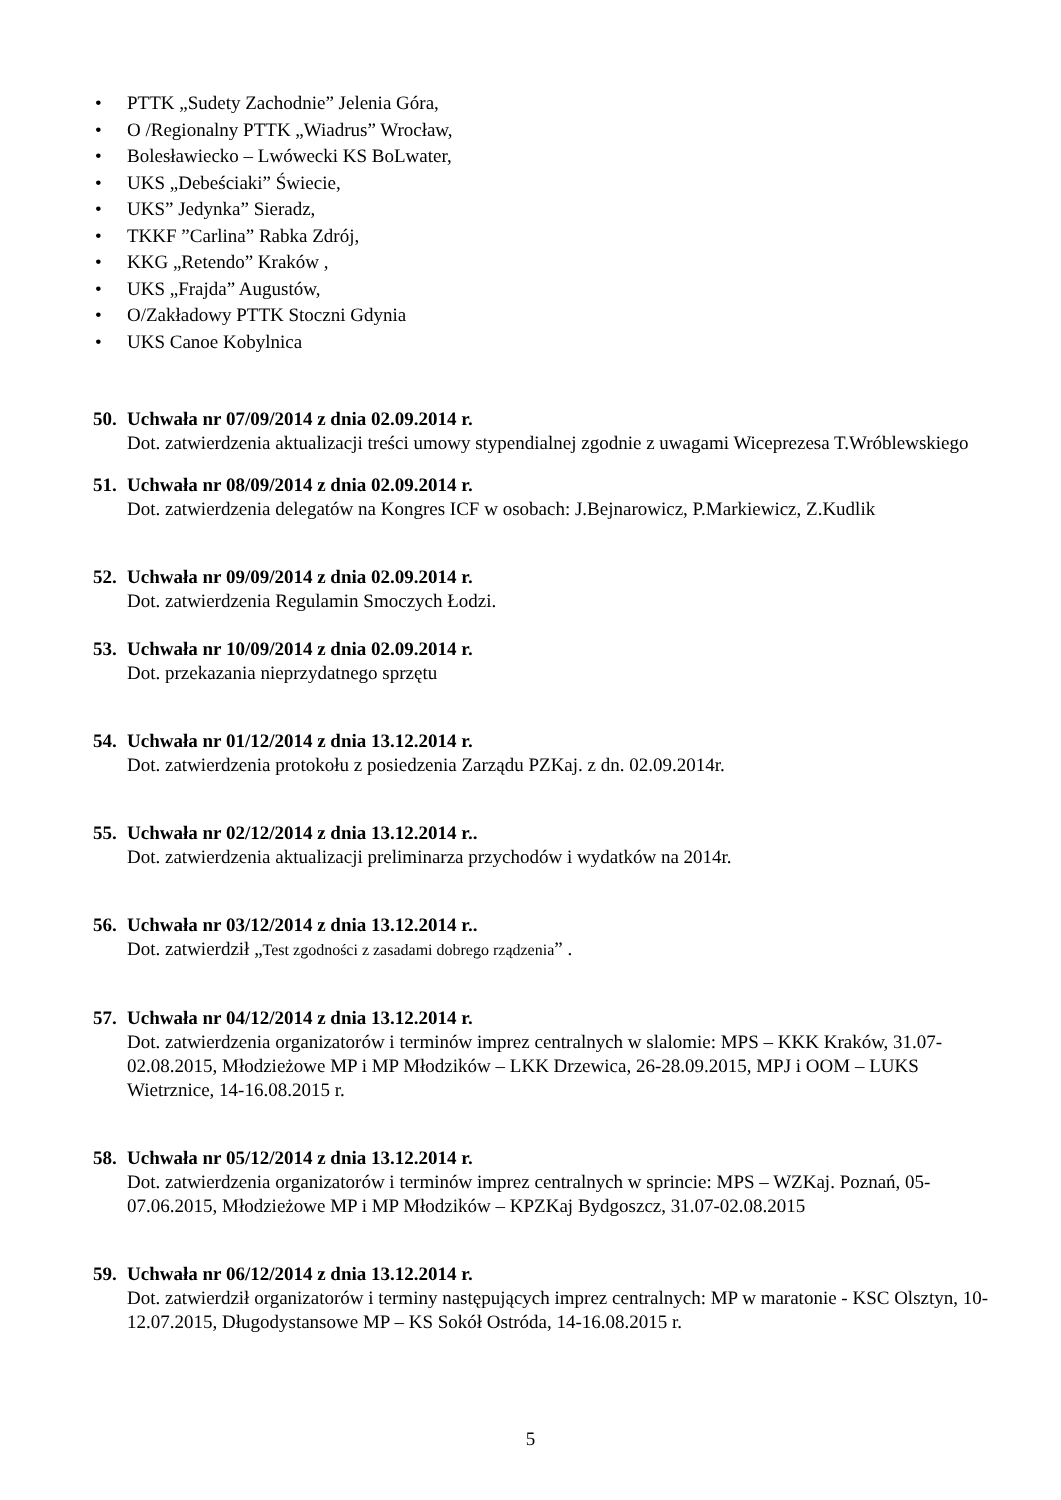• PTTK „Sudety Zachodnie” Jelenia Góra,
• O /Regionalny PTTK „Wiadrus” Wrocław,
• Bolesławiecko – Lwówecki KS BoLwater,
• UKS „Debeściaki” Świecie,
• UKS” Jedynka” Sieradz,
• TKKF ”Carlina” Rabka Zdrój,
• KKG „Retendo” Kraków ,
• UKS „Frajda” Augustów,
• O/Zakładowy PTTK Stoczni Gdynia
• UKS Canoe Kobylnica
50. Uchwała nr 07/09/2014 z dnia 02.09.2014 r.
Dot. zatwierdzenia aktualizacji treści umowy stypendialnej zgodnie z uwagami Wiceprezesa T.Wróblewskiego
51. Uchwała nr 08/09/2014 z dnia 02.09.2014 r.
Dot. zatwierdzenia delegatów na Kongres ICF w osobach: J.Bejnarowicz, P.Markiewicz, Z.Kudlik
52. Uchwała nr 09/09/2014 z dnia 02.09.2014 r.
Dot. zatwierdzenia Regulamin Smoczych Łodzi.
53. Uchwała nr 10/09/2014 z dnia 02.09.2014 r.
Dot. przekazania nieprzydatnego sprzętu
54. Uchwała nr 01/12/2014 z dnia 13.12.2014 r.
Dot. zatwierdzenia protokołu z posiedzenia Zarządu PZKaj. z dn. 02.09.2014r.
55. Uchwała nr 02/12/2014 z dnia 13.12.2014 r..
Dot. zatwierdzenia aktualizacji preliminarza przychodów i wydatków na 2014r.
56. Uchwała nr 03/12/2014 z dnia 13.12.2014 r..
Dot. zatwierdził „Test zgodności z zasadami dobrego rządzenia” .
57. Uchwała nr 04/12/2014 z dnia 13.12.2014 r.
Dot. zatwierdzenia organizatorów i terminów imprez centralnych w slalomie: MPS – KKK Kraków, 31.07-02.08.2015, Młodzieżowe MP i MP Młodzików – LKK Drzewica, 26-28.09.2015, MPJ i OOM – LUKS Wietrznice, 14-16.08.2015 r.
58. Uchwała nr 05/12/2014 z dnia 13.12.2014 r.
Dot. zatwierdzenia organizatorów i terminów imprez centralnych w sprincie: MPS – WZKaj. Poznań, 05-07.06.2015, Młodzieżowe MP i MP Młodzików – KPZKaj Bydgoszcz, 31.07-02.08.2015
59. Uchwała nr 06/12/2014 z dnia 13.12.2014 r.
Dot. zatwierdził organizatorów i terminy następujących imprez centralnych: MP w maratonie - KSC Olsztyn, 10-12.07.2015, Długodystansowe MP – KS Sokół Ostróda, 14-16.08.2015 r.
5